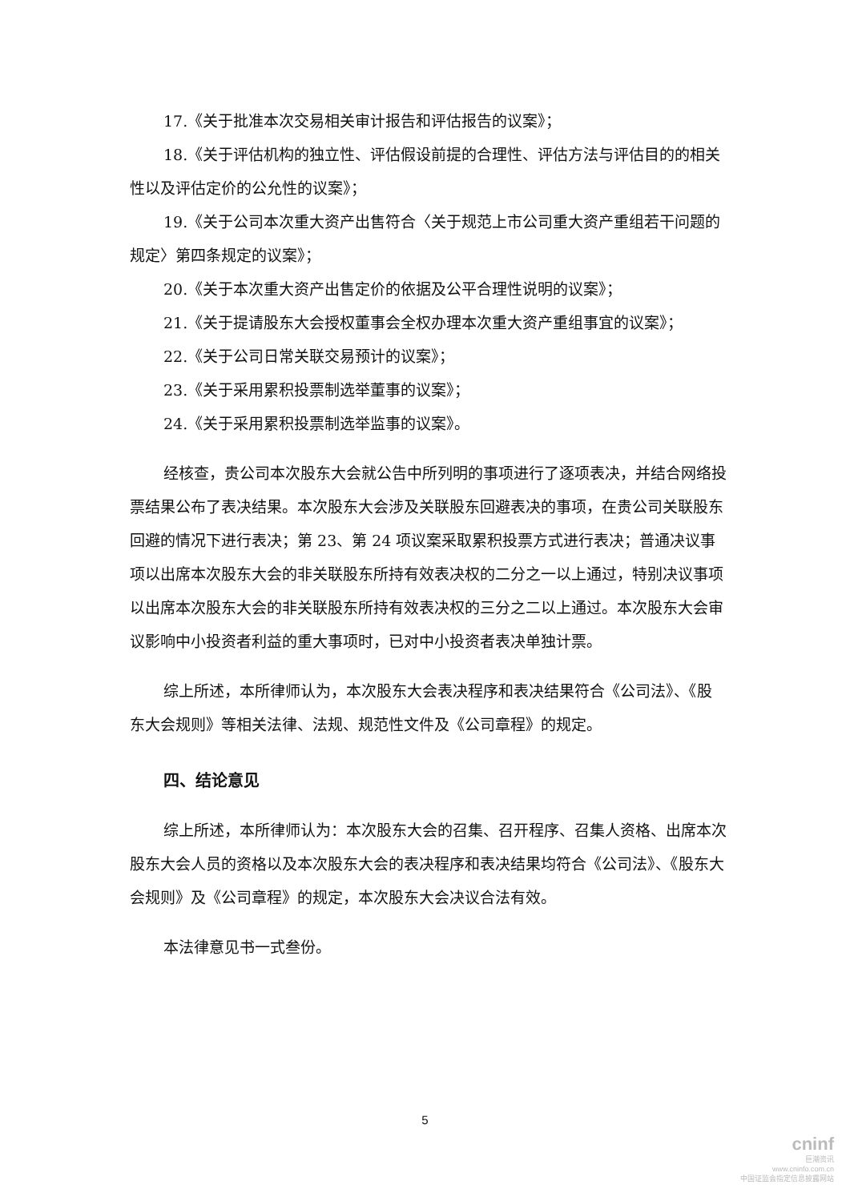17.《关于批准本次交易相关审计报告和评估报告的议案》；
18.《关于评估机构的独立性、评估假设前提的合理性、评估方法与评估目的的相关性以及评估定价的公允性的议案》；
19.《关于公司本次重大资产出售符合〈关于规范上市公司重大资产重组若干问题的规定〉第四条规定的议案》；
20.《关于本次重大资产出售定价的依据及公平合理性说明的议案》；
21.《关于提请股东大会授权董事会全权办理本次重大资产重组事宜的议案》；
22.《关于公司日常关联交易预计的议案》；
23.《关于采用累积投票制选举董事的议案》；
24.《关于采用累积投票制选举监事的议案》。
经核查，贵公司本次股东大会就公告中所列明的事项进行了逐项表决，并结合网络投票结果公布了表决结果。本次股东大会涉及关联股东回避表决的事项，在贵公司关联股东回避的情况下进行表决；第 23、第 24 项议案采取累积投票方式进行表决；普通决议事项以出席本次股东大会的非关联股东所持有效表决权的二分之一以上通过，特别决议事项以出席本次股东大会的非关联股东所持有效表决权的三分之二以上通过。本次股东大会审议影响中小投资者利益的重大事项时，已对中小投资者表决单独计票。
综上所述，本所律师认为，本次股东大会表决程序和表决结果符合《公司法》、《股东大会规则》等相关法律、法规、规范性文件及《公司章程》的规定。
四、结论意见
综上所述，本所律师认为：本次股东大会的召集、召开程序、召集人资格、出席本次股东大会人员的资格以及本次股东大会的表决程序和表决结果均符合《公司法》、《股东大会规则》及《公司章程》的规定，本次股东大会决议合法有效。
本法律意见书一式叁份。
5
cninf
巨潮资讯
www.cninfo.com.cn
中国证监会指定信息披露网站